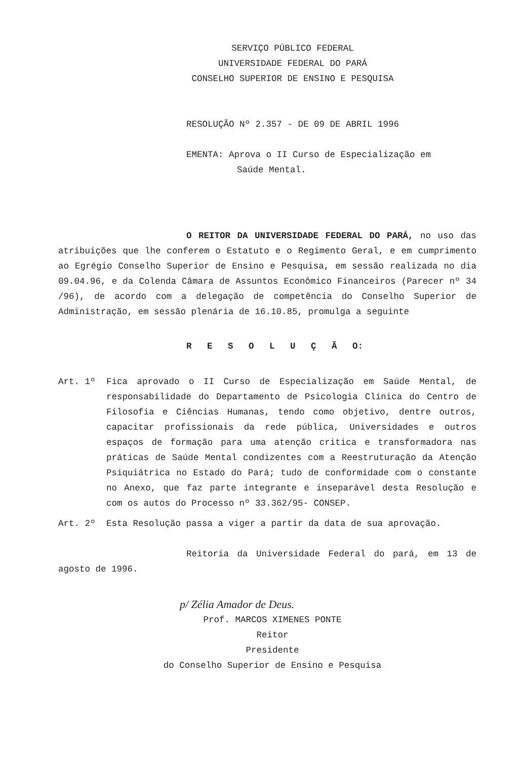SERVIÇO PÚBLICO FEDERAL
UNIVERSIDADE FEDERAL DO PARÁ
CONSELHO SUPERIOR DE ENSINO E PESQUISA
RESOLUÇÃO Nº 2.357 - DE 09 DE ABRIL 1996
EMENTA: Aprova o II Curso de Especialização em
Saúde Mental.
O REITOR DA UNIVERSIDADE FEDERAL DO PARÁ, no uso das atribuições que lhe conferem o Estatuto e o Regimento Geral, e em cumprimento ao Egrégio Conselho Superior de Ensino e Pesquisa, em sessão realizada no dia 09.04.96, e da Colenda Câmara de Assuntos Econômico Financeiros (Parecer nº 34 /96), de acordo com a delegação de competência do Conselho Superior de Administração, em sessão plenária de 16.10.85, promulga a seguinte
R E S O L U Ç Ã O:
Art. 1º Fica aprovado o II Curso de Especialização em Saúde Mental, de responsabilidade do Departamento de Psicologia Clínica do Centro de Filosofia e Ciências Humanas, tendo como objetivo, dentre outros, capacitar profissionais da rede pública, Universidades e outros espaços de formação para uma atenção critica e transformadora nas práticas de Saúde Mental condizentes com a Reestruturação da Atenção Psiquiátrica no Estado do Pará; tudo de conformidade com o constante no Anexo, que faz parte integrante e inseparável desta Resolução e com os autos do Processo nº 33.362/95- CONSEP.
Art. 2º Esta Resolução passa a viger a partir da data de sua aprovação.
Reitoria da Universidade Federal do pará, em 13 de agosto de 1996.
p/ Zélia Amador de Deus.
Prof. MARCOS XIMENES PONTE
Reitor
Presidente
do Conselho Superior de Ensino e Pesquisa